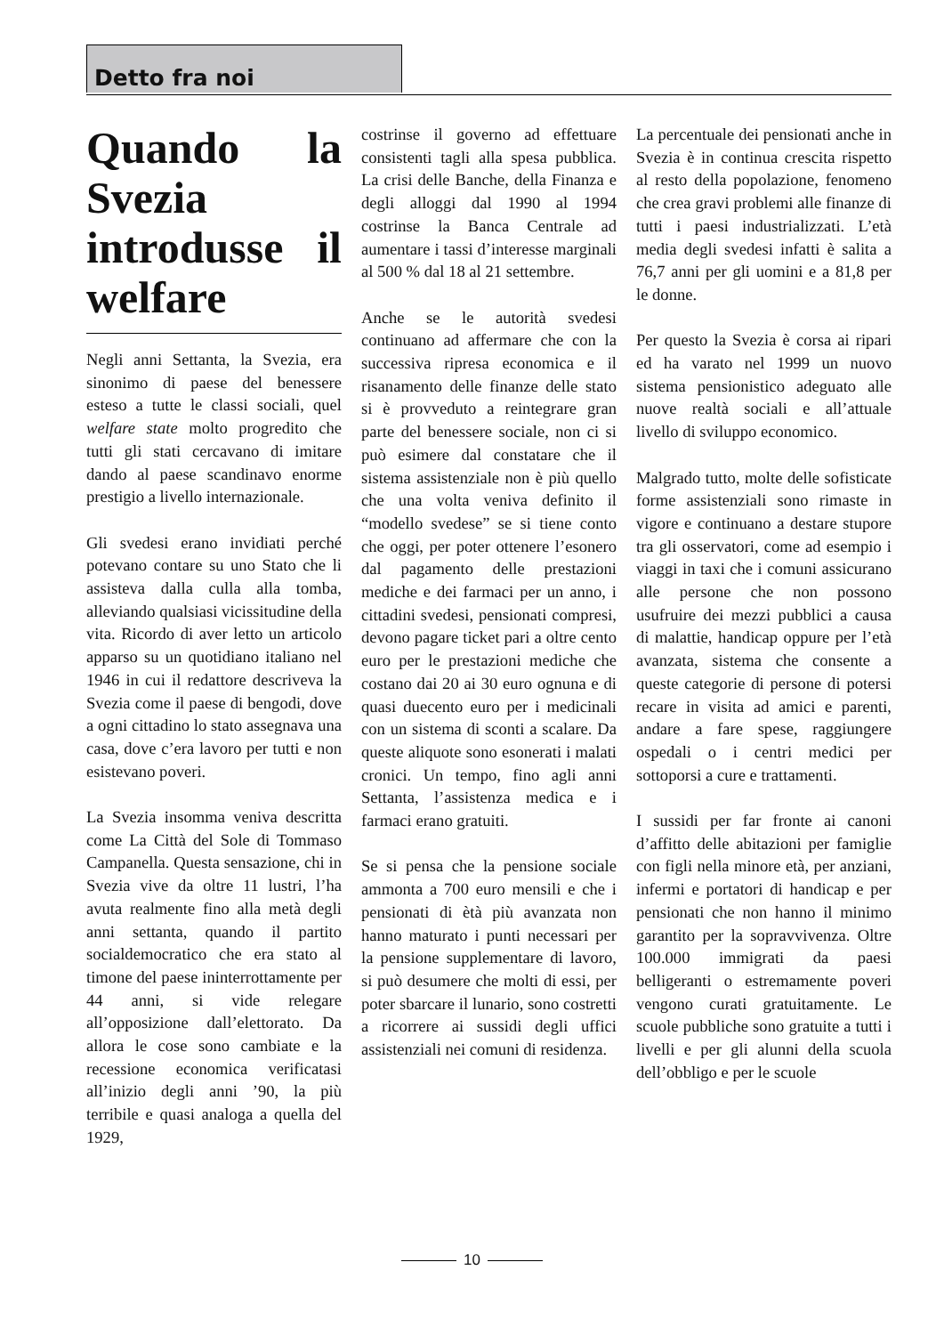Detto fra noi
Quando la Svezia introdusse il welfare
Negli anni Settanta, la Svezia, era sinonimo di paese del benessere esteso a tutte le classi sociali, quel welfare state molto progredito che tutti gli stati cercavano di imitare dando al paese scandinavo enorme prestigio a livello internazionale.
Gli svedesi erano invidiati perché potevano contare su uno Stato che li assisteva dalla culla alla tomba, alleviando qualsiasi vicissitudine della vita. Ricordo di aver letto un articolo apparso su un quotidiano italiano nel 1946 in cui il redattore descriveva la Svezia come il paese di bengodi, dove a ogni cittadino lo stato assegnava una casa, dove c’era lavoro per tutti e non esistevano poveri.
La Svezia insomma veniva descritta come La Città del Sole di Tommaso Campanella. Questa sensazione, chi in Svezia vive da oltre 11 lustri, l’ha avuta realmente fino alla metà degli anni settanta, quando il partito socialdemocratico che era stato al timone del paese ininterrottamente per 44 anni, si vide relegare all’opposizione dall’elettorato. Da allora le cose sono cambiate e la recessione economica verificatasi all’inizio degli anni ’90, la più terribile e quasi analoga a quella del 1929,
costrinse il governo ad effettuare consistenti tagli alla spesa pubblica. La crisi delle Banche, della Finanza e degli alloggi dal 1990 al 1994 costrinse la Banca Centrale ad aumentare i tassi d’interesse marginali al 500 % dal 18 al 21 settembre.
Anche se le autorità svedesi continuano ad affermare che con la successiva ripresa economica e il risanamento delle finanze delle stato si è provveduto a reintegrare gran parte del benessere sociale, non ci si può esimere dal constatare che il sistema assistenziale non è più quello che una volta veniva definito il “modello svedese” se si tiene conto che oggi, per poter ottenere l’esonero dal pagamento delle prestazioni mediche e dei farmaci per un anno, i cittadini svedesi, pensionati compresi, devono pagare ticket pari a oltre cento euro per le prestazioni mediche che costano dai 20 ai 30 euro ognuna e di quasi duecento euro per i medicinali con un sistema di sconti a scalare. Da queste aliquote sono esonerati i malati cronici. Un tempo, fino agli anni Settanta, l’assistenza medica e i farmaci erano gratuiti.
Se si pensa che la pensione sociale ammonta a 700 euro mensili e che i pensionati di ètà più avanzata non hanno maturato i punti necessari per la pensione supplementare di lavoro, si può desumere che molti di essi, per poter sbarcare il lunario, sono costretti a ricorrere ai sussidi degli uffici assistenziali nei comuni di residenza.
La percentuale dei pensionati anche in Svezia è in continua crescita rispetto al resto della popolazione, fenomeno che crea gravi problemi alle finanze di tutti i paesi industrializzati. L’età media degli svedesi infatti è salita a 76,7 anni per gli uomini e a 81,8 per le donne.
Per questo la Svezia è corsa ai ripari ed ha varato nel 1999 un nuovo sistema pensionistico adeguato alle nuove realtà sociali e all’attuale livello di sviluppo economico.
Malgrado tutto, molte delle sofisticate forme assistenziali sono rimaste in vigore e continuano a destare stupore tra gli osservatori, come ad esempio i viaggi in taxi che i comuni assicurano alle persone che non possono usufruire dei mezzi pubblici a causa di malattie, handicap oppure per l’età avanzata, sistema che consente a queste categorie di persone di potersi recare in visita ad amici e parenti, andare a fare spese, raggiungere ospedali o i centri medici per sottoporsi a cure e trattamenti.
I sussidi per far fronte ai canoni d’affitto delle abitazioni per famiglie con figli nella minore età, per anziani, infermi e portatori di handicap e per pensionati che non hanno il minimo garantito per la sopravvivenza. Oltre 100.000 immigrati da paesi belligeranti o estremamente poveri vengono curati gratuitamente. Le scuole pubbliche sono gratuite a tutti i livelli e per gli alunni della scuola dell’obbligo e per le scuole
10